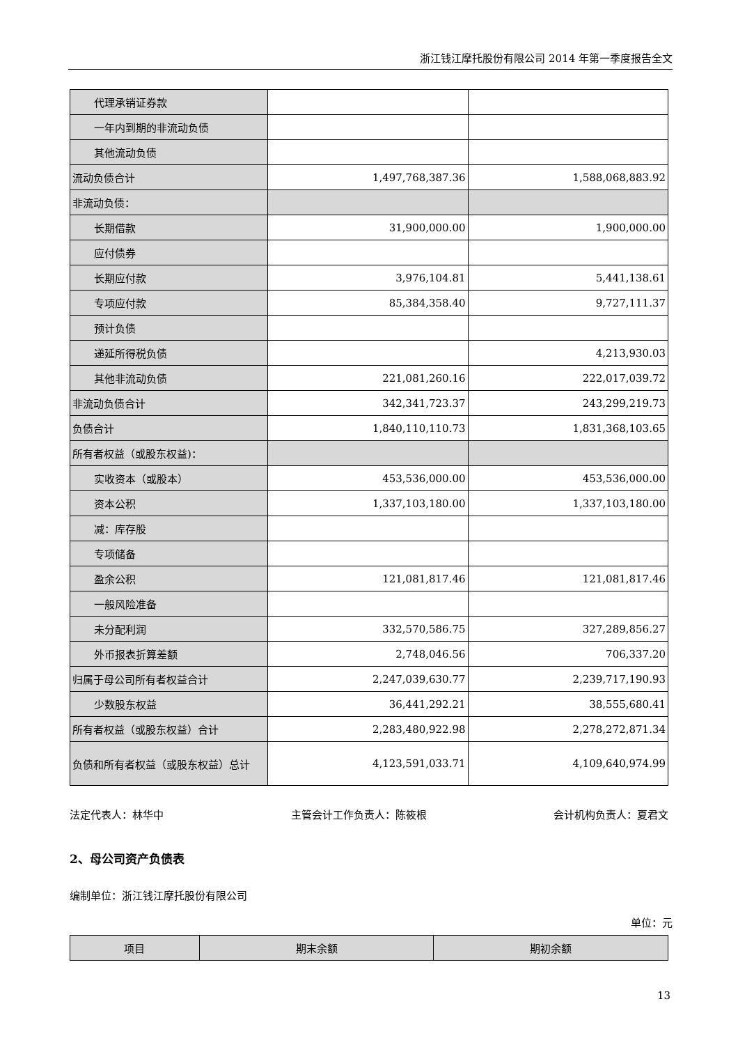浙江钱江摩托股份有限公司 2014 年第一季度报告全文
| 代理承销证券款 | | |
| 一年内到期的非流动负债 | | |
| 其他流动负债 | | |
| 流动负债合计 | 1,497,768,387.36 | 1,588,068,883.92 |
| 非流动负债： | | |
| 长期借款 | 31,900,000.00 | 1,900,000.00 |
| 应付债券 | | |
| 长期应付款 | 3,976,104.81 | 5,441,138.61 |
| 专项应付款 | 85,384,358.40 | 9,727,111.37 |
| 预计负债 | | |
| 递延所得税负债 | | 4,213,930.03 |
| 其他非流动负债 | 221,081,260.16 | 222,017,039.72 |
| 非流动负债合计 | 342,341,723.37 | 243,299,219.73 |
| 负债合计 | 1,840,110,110.73 | 1,831,368,103.65 |
| 所有者权益（或股东权益)： | | |
| 实收资本（或股本） | 453,536,000.00 | 453,536,000.00 |
| 资本公积 | 1,337,103,180.00 | 1,337,103,180.00 |
| 减：库存股 | | |
| 专项储备 | | |
| 盈余公积 | 121,081,817.46 | 121,081,817.46 |
| 一般风险准备 | | |
| 未分配利润 | 332,570,586.75 | 327,289,856.27 |
| 外币报表折算差额 | 2,748,046.56 | 706,337.20 |
| 归属于母公司所有者权益合计 | 2,247,039,630.77 | 2,239,717,190.93 |
| 少数股东权益 | 36,441,292.21 | 38,555,680.41 |
| 所有者权益（或股东权益）合计 | 2,283,480,922.98 | 2,278,272,871.34 |
| 负债和所有者权益（或股东权益）总计 | 4,123,591,033.71 | 4,109,640,974.99 |
法定代表人：林华中 主管会计工作负责人：陈筱根 会计机构负责人：夏君文
2、母公司资产负债表
编制单位：浙江钱江摩托股份有限公司
单位：元
| 项目 | 期末余额 | 期初余额 |
| --- | --- | --- |
13